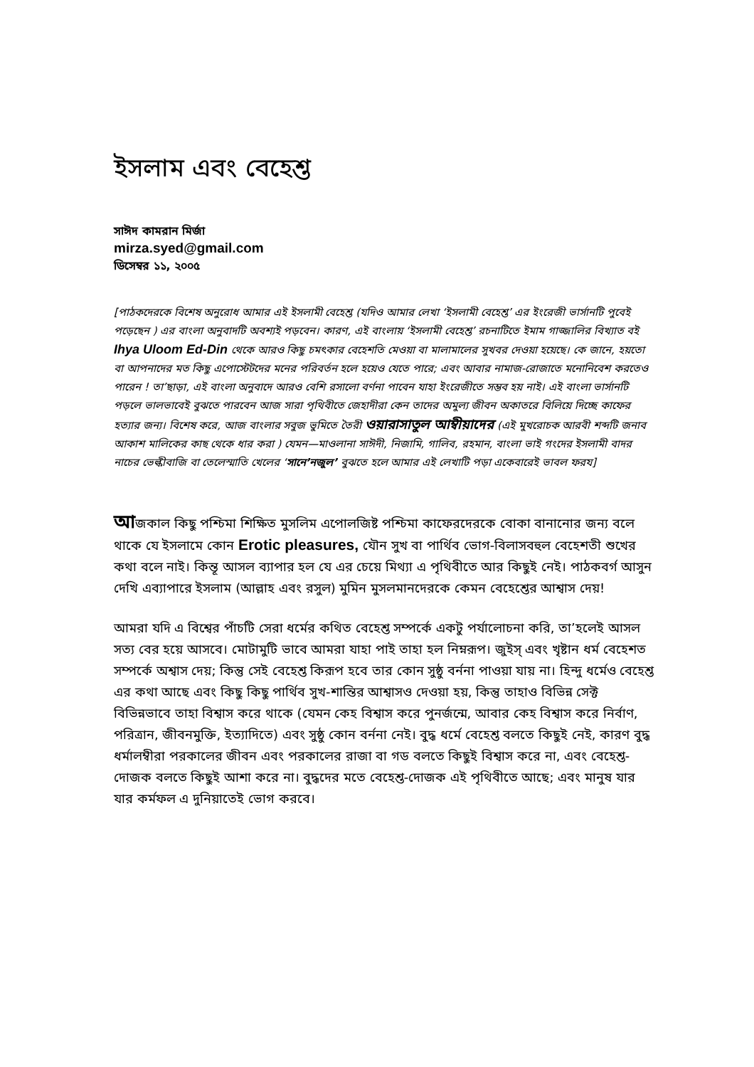ইসলাম এবং বেহেশ্ত
সাঈদ কামরান মির্জা
mirza.syed@gmail.com
ডিসেম্বর ১১, ২০০৫
[পাঠকদেরকে বিশেষ অনুরোধ আমার এই ইসলামী বেহেশ্ত (যদিও আমার লেখা ‘ইসলামী বেহেশ্ত’ এর ইংরেজী ভার্সানটি পুবেই পড়েছেন ) এর বাংলা অনুবাদটি অবশ্যই পড়বেন। কারণ, এই বাংলায় ‘ইসলামী বেহেশ্ত’ রচনাটিতে ইমাম গাজ্জালির বিখ্যাত বই Ihya Uloom Ed-Din থেকে আরও কিছু চমৎকার বেহেশতি মেওয়া বা মালামালের সুখবর দেওয়া হয়েছে। কে জানে, হয়তো বা আপনাদের মত কিছু এপোস্টেটদের মনের পরিবর্তন হলে হয়েও যেতে পারে; এবং আবার নামাজ-রোজাতে মনোনিবেশ করতেও পারেন ! তা’ছাড়া, এই বাংলা অনুবাদে আরও বেশি রসালো বর্ণনা পাবেন যাহা ইংরেজীতে সম্ভব হয় নাই। এই বাংলা ভার্সানটি পড়লে ভালভাবেই বুঝতে পারবেন আজ সারা পৃথিবীতে জেহাদীরা কেন তাদের অমুল্য জীবন অকাতরে বিলিয়ে দিচ্ছে কাফের হত্যার জন্য। বিশেষ করে, আজ বাংলার সবুজ ভুমিতে তৈরী ওয়ারাসাতুল আম্বীয়াদের (এই মুখরোচক আরবী শব্দটি জনাব আকাশ মালিকের কাছ থেকে ধার করা ) যেমন—মাওলানা সাঈদী, নিজামি, গালিব, রহমান, বাংলা ভাই গংদের ইসলামী বাদর নাচের ভেল্কীবাজি বা তেলেস্মাতি খেলের ‘সানে’নজুল’ বুঝতে হলে আমার এই লেখাটি পড়া একেবারেই ভাবল ফরয]
আজকাল কিছু পশ্চিমা শিক্ষিত মুসলিম এপোলজিষ্ট পশ্চিমা কাফেরদেরকে বোকা বানানোর জন্য বলে থাকে যে ইসলামে কোন Erotic pleasures, যৌন সুখ বা পার্থিব ভোগ-বিলাসবহুল বেহেশতী শুখের কথা বলে নাই। কিন্তূ আসল ব্যাপার হল যে এর চেয়ে মিথ্যা এ পৃথিবীতে আর কিছুই নেই। পাঠকবর্গ আসুন দেখি এব্যাপারে ইসলাম (আল্লাহ এবং রসুল) মুমিন মুসলমানদেরকে কেমন বেহেশ্তের আশ্বাস দেয়!
আমরা যদি এ বিশ্বের পাঁচটি সেরা ধর্মের কথিত বেহেশ্ত সম্পর্কে একটু পর্যালোচনা করি, তা’হলেই আসল সত্য বের হয়ে আসবে। মোটামুটি ভাবে আমরা যাহা পাই তাহা হল নিম্নরূপ। জুইস্ এবং খৃষ্টান ধর্ম বেহেশত সম্পর্কে অশ্বাস দেয়; কিন্তু সেই বেহেশ্ত কিরূপ হবে তার কোন সুষ্ঠু বর্ননা পাওয়া যায় না। হিন্দু ধর্মেও বেহেশ্ত এর কথা আছে এবং কিছু কিছু পার্থিব সুখ-শান্তির আশ্বাসও দেওয়া হয়, কিন্তু তাহাও বিভিন্ন সেক্ট বিভিন্নভাবে তাহা বিশ্বাস করে থাকে (যেমন কেহ বিশ্বাস করে পুনর্জন্মে, আবার কেহ বিশ্বাস করে নির্বাণ, পরিত্রান, জীবনমুক্তি, ইত্যাদিতে) এবং সুষ্ঠু কোন বর্ননা নেই। বুদ্ধ ধর্মে বেহেশ্ত বলতে কিছুই নেই, কারণ বুদ্ধ ধর্মালম্বীরা পরকালের জীবন এবং পরকালের রাজা বা গড বলতে কিছুই বিশ্বাস করে না, এবং বেহেশ্ত-দোজক বলতে কিছুই আশা করে না। বুদ্ধদের মতে বেহেশ্ত-দোজক এই পৃথিবীতে আছে; এবং মানুষ যার যার কর্মফল এ দুনিয়াতেই ভোগ করবে।